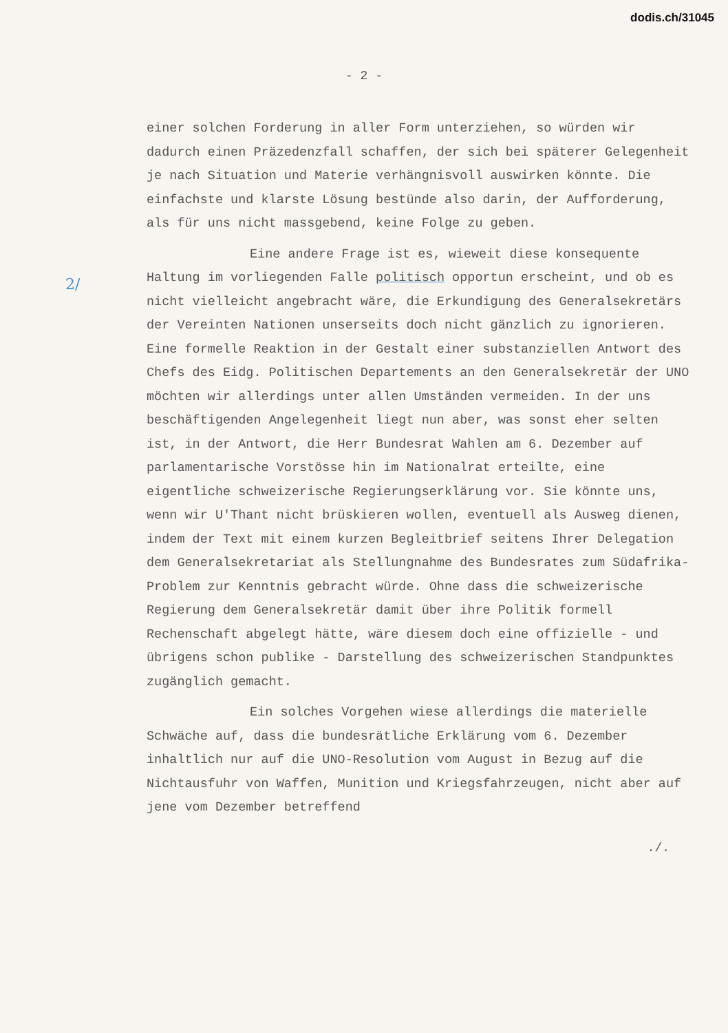dodis.ch/31045
2/
- 2 -
einer solchen Forderung in aller Form unterziehen, so würden wir dadurch einen Präzedenzfall schaffen, der sich bei späterer Gelegenheit je nach Situation und Materie verhängnisvoll auswirken könnte. Die einfachste und klarste Lösung bestünde also darin, der Aufforderung, als für uns nicht massgebend, keine Folge zu geben.
Eine andere Frage ist es, wieweit diese konsequente Haltung im vorliegenden Falle politisch opportun erscheint, und ob es nicht vielleicht angebracht wäre, die Erkundigung des Generalsekretärs der Vereinten Nationen unserseits doch nicht gänzlich zu ignorieren. Eine formelle Reaktion in der Gestalt einer substanziellen Antwort des Chefs des Eidg. Politischen Departements an den Generalsekretär der UNO möchten wir allerdings unter allen Umständen vermeiden. In der uns beschäftigenden Angelegenheit liegt nun aber, was sonst eher selten ist, in der Antwort, die Herr Bundesrat Wahlen am 6. Dezember auf parlamentarische Vorstösse hin im Nationalrat erteilte, eine eigentliche schweizerische Regierungserklärung vor. Sie könnte uns, wenn wir U'Thant nicht brüskieren wollen, eventuell als Ausweg dienen, indem der Text mit einem kurzen Begleitbrief seitens Ihrer Delegation dem Generalsekretariat als Stellungnahme des Bundesrates zum Südafrika-Problem zur Kenntnis gebracht würde. Ohne dass die schweizerische Regierung dem Generalsekretär damit über ihre Politik formell Rechenschaft abgelegt hätte, wäre diesem doch eine offizielle - und übrigens schon publike - Darstellung des schweizerischen Standpunktes zugänglich gemacht.
Ein solches Vorgehen wiese allerdings die materielle Schwäche auf, dass die bundesrätliche Erklärung vom 6. Dezember inhaltlich nur auf die UNO-Resolution vom August in Bezug auf die Nichtausfuhr von Waffen, Munition und Kriegsfahrzeugen, nicht aber auf jene vom Dezember betreffend
./.